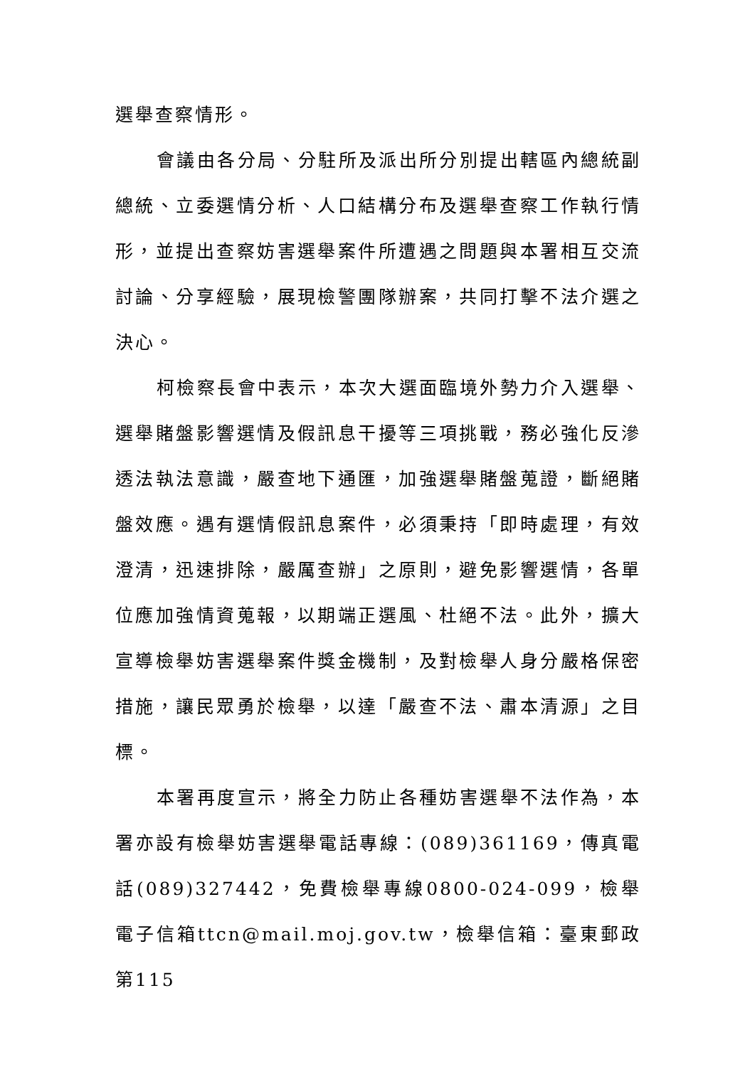選舉查察情形。
會議由各分局、分駐所及派出所分別提出轄區內總統副總統、立委選情分析、人口結構分布及選舉查察工作執行情形，並提出查察妨害選舉案件所遭遇之問題與本署相互交流討論、分享經驗，展現檢警團隊辦案，共同打擊不法介選之決心。
柯檢察長會中表示，本次大選面臨境外勢力介入選舉、選舉賭盤影響選情及假訊息干擾等三項挑戰，務必強化反滲透法執法意識，嚴查地下通匯，加強選舉賭盤蒐證，斷絕賭盤效應。遇有選情假訊息案件，必須秉持「即時處理，有效澄清，迅速排除，嚴厲查辦」之原則，避免影響選情，各單位應加強情資蒐報，以期端正選風、杜絕不法。此外，擴大宣導檢舉妨害選舉案件獎金機制，及對檢舉人身分嚴格保密措施，讓民眾勇於檢舉，以達「嚴查不法、肅本清源」之目標。
本署再度宣示，將全力防止各種妨害選舉不法作為，本署亦設有檢舉妨害選舉電話專線：(089)361169，傳真電話(089)327442，免費檢舉專線0800-024-099，檢舉電子信箱ttcn@mail.moj.gov.tw，檢舉信箱：臺東郵政第115